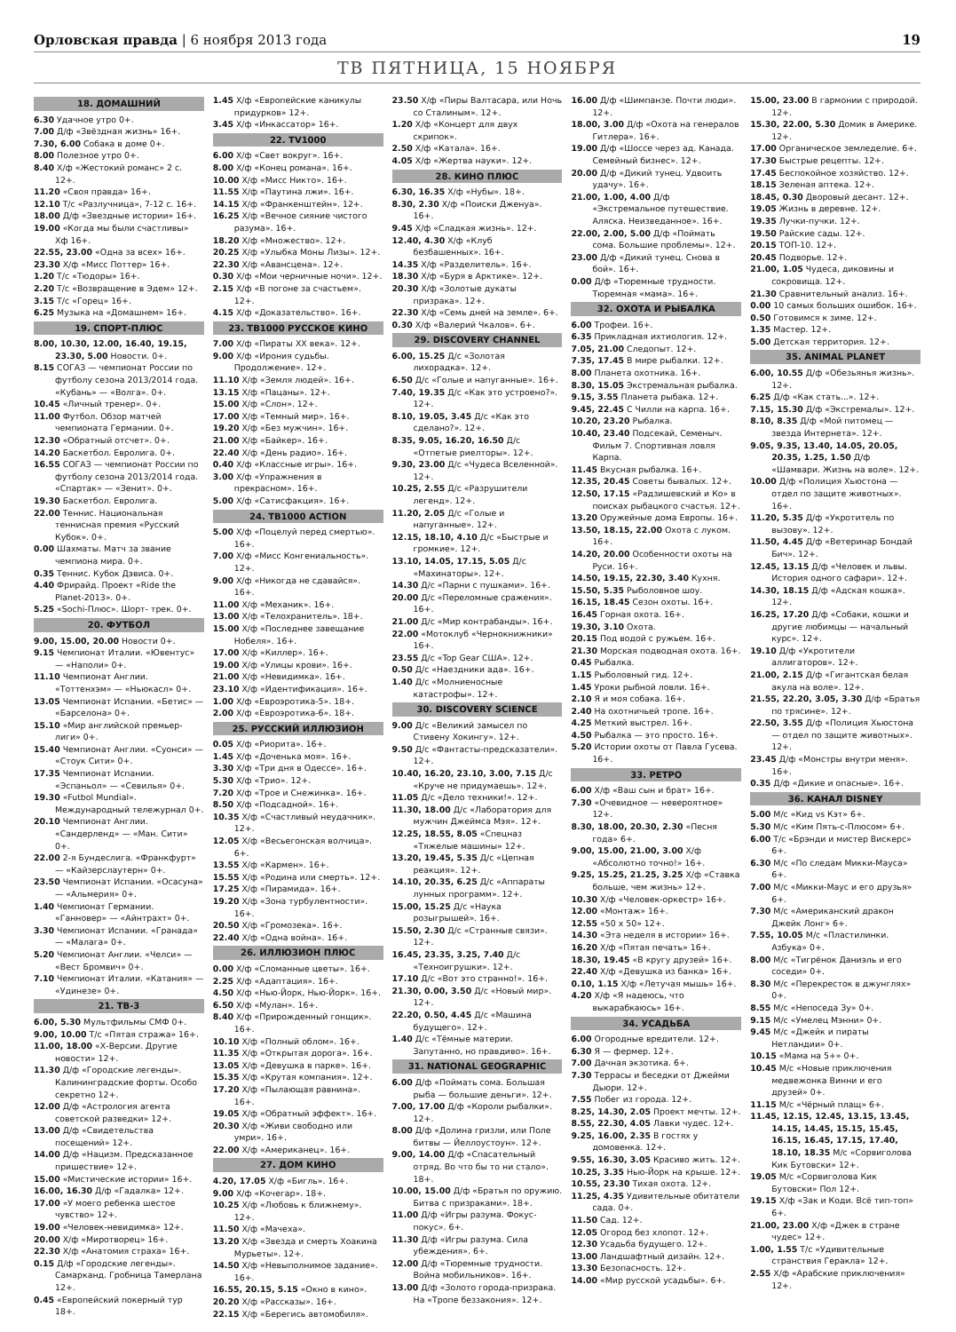Орловская правда | 6 ноября 2013 года 19
ТВ ПЯТНИЦА, 15 НОЯБРЯ
18. ДОМАШНИЙ
6.30 Удачное утро 0+.
7.00 Д/ф «Звёздная жизнь» 16+.
7.30, 6.00 Собака в доме 0+.
8.00 Полезное утро 0+.
8.40 Х/ф «Жестокий романс» 2 с. 12+.
11.20 «Своя правда» 16+.
12.10 Т/с «Разлучница», 7-12 с. 16+.
18.00 Д/ф «Звездные истории» 16+.
19.00 «Когда мы были счастливы» Хф 16+.
22.55, 23.00 «Одна за всех» 16+.
23.30 Х/ф «Мисс Поттер» 16+.
1.20 Т/с «Тюдоры» 16+.
2.20 Т/с «Возвращение в Эдем» 12+.
3.15 Т/с «Горец» 16+.
6.25 Музыка на «Домашнем» 16+.
19. СПОРТ-ПЛЮС
8.00, 10.30, 12.00, 16.40, 19.15, 23.30, 5.00 Новости. 0+.
8.15 СОГАЗ — чемпионат России по футболу сезона 2013/2014 года. «Кубань» — «Волга». 0+.
10.45 «Личный тренер». 0+.
11.00 Футбол. Обзор матчей чемпионата Германии. 0+.
12.30 «Обратный отсчет». 0+.
14.20 Баскетбол. Евролига. 0+.
16.55 СОГАЗ — чемпионат России по футболу сезона 2013/2014 года. «Спартак» — «Зенит». 0+.
19.30 Баскетбол. Евролига.
22.00 Теннис. Национальная теннисная премия «Русский Кубок». 0+.
0.00 Шахматы. Матч за звание чемпиона мира. 0+.
0.35 Теннис. Кубок Дэвиса. 0+.
4.40 Фрирайд. Проект «Ride the Planet-2013». 0+.
5.25 «Sochi-Плюс». Шорт- трек. 0+.
20. ФУТБОЛ
9.00, 15.00, 20.00 Новости 0+.
9.15 Чемпионат Италии. «Ювентус» — «Наполи» 0+.
11.10 Чемпионат Англии. «Тоттенхэм» — «Ньюкасл» 0+.
13.05 Чемпионат Испании. «Бетис» — «Барселона» 0+.
15.10 «Мир английской премьер-лиги» 0+.
15.40 Чемпионат Англии. «Суонси» — «Стоук Сити» 0+.
17.35 Чемпионат Испании. «Эспаньол» — «Севилья» 0+.
19.30 «Futbol Mundial». Международный тележурнал 0+.
20.10 Чемпионат Англии. «Сандерленд» — «Ман. Сити» 0+.
22.00 2-я Бундеслига. «Франкфурт» — «Кайзерслаутерн» 0+.
23.50 Чемпионат Испании. «Осасуна» — «Альмерия» 0+.
1.40 Чемпионат Германии. «Ганновер» — «Айнтрахт» 0+.
3.30 Чемпионат Испании. «Гранада» — «Малага» 0+.
5.20 Чемпионат Англии. «Челси» — «Вест Бромвич» 0+.
7.10 Чемпионат Италии. «Катания» — «Удинезе» 0+.
21. ТВ-3
6.00, 5.30 Мультфильмы СМФ 0+.
9.00, 10.00 Т/с «Пятая стража» 16+.
11.00, 18.00 «Х-Версии. Другие новости» 12+.
11.30 Д/ф «Городские легенды». Калининградские форты. Особо секретно 12+.
12.00 Д/ф «Астрология агента советской разведки» 12+.
13.00 Д/ф «Свидетельства посещений» 12+.
14.00 Д/ф «Нацизм. Предсказанное пришествие» 12+.
15.00 «Мистические истории» 16+.
16.00, 16.30 Д/ф «Гадалка» 12+.
17.00 «У моего ребенка шестое чувство» 12+.
19.00 «Человек-невидимка» 12+.
20.00 Х/ф «Миротворец» 16+.
22.30 Х/ф «Анатомия страха» 16+.
0.15 Д/ф «Городские легенды». Самарканд. Гробница Тамерлана 12+.
0.45 «Европейский покерный тур 18+.
1.45 Х/ф «Европейские каникулы придурков» 12+.
3.45 Х/ф «Инкассатор» 16+.
22. TV1000
6.00 Х/ф «Свет вокруг». 16+.
8.00 Х/ф «Конец романа». 16+.
10.00 Х/ф «Мисс Никто». 16+.
11.55 Х/ф «Паутина лжи». 16+.
14.15 Х/ф «Франкенштейн». 12+.
16.25 Х/ф «Вечное сияние чистого разума». 16+.
18.20 Х/ф «Множество». 12+.
20.25 Х/ф «Улыбка Моны Лизы». 12+.
22.30 Х/ф «Авансцена». 12+.
0.30 Х/ф «Мои черничные ночи». 12+.
2.15 Х/ф «В погоне за счастьем». 12+.
4.15 Х/ф «Доказательство». 16+.
23. ТВ1000 РУССКОЕ КИНО
7.00 Х/ф «Пираты ХХ века». 12+.
9.00 Х/ф «Ирония судьбы. Продолжение». 12+.
11.10 Х/ф «Земля людей». 16+.
13.15 Х/ф «Пацаны». 12+.
15.00 Х/ф «Слон». 12+.
17.00 Х/ф «Темный мир». 16+.
19.20 Х/ф «Без мужчин». 16+.
21.00 Х/ф «Байкер». 16+.
22.40 Х/ф «День радио». 16+.
0.40 Х/ф «Классные игры». 16+.
3.00 Х/ф «Упражнения в прекрасном». 16+.
5.00 Х/ф «Сатисфакция». 16+.
24. ТВ1000 ACTION
5.00 Х/ф «Поцелуй перед смертью». 16+.
7.00 Х/ф «Мисс Конгениальность». 12+.
9.00 Х/ф «Никогда не сдавайся». 16+.
11.00 Х/ф «Механик». 16+.
13.00 Х/ф «Телохранитель». 18+.
15.00 Х/ф «Последнее завещание Нобеля». 16+.
17.00 Х/ф «Киллер». 16+.
19.00 Х/ф «Улицы крови». 16+.
21.00 Х/ф «Невидимка». 16+.
23.10 Х/ф «Идентификация». 16+.
1.00 Х/ф «Евроэротика-5». 18+.
2.00 Х/ф «Евроэротика-6». 18+.
25. РУССКИЙ ИЛЛЮЗИОН
0.05 Х/ф «Риорита». 16+.
1.45 Х/ф «Доченька моя». 16+.
3.30 Х/ф «Три дня в Одессе». 16+.
5.30 Х/ф «Трио». 12+.
7.20 Х/ф «Трое и Снежинка». 16+.
8.50 Х/ф «Подсадной». 16+.
10.35 Х/ф «Счастливый неудачник». 12+.
12.05 Х/ф «Весьегонская волчица». 6+.
13.55 Х/ф «Кармен». 16+.
15.55 Х/ф «Родина или смерть». 12+.
17.25 Х/ф «Пирамида». 16+.
19.20 Х/ф «Зона турбулентности». 16+.
20.50 Х/ф «Громозека». 16+.
22.40 Х/ф «Одна война». 16+.
26. ИЛЛЮЗИОН ПЛЮС
0.00 Х/ф «Сломанные цветы». 16+.
2.25 Х/ф «Адаптация». 16+.
4.50 Х/ф «Нью-Йорк, Нью-Йорк». 16+.
6.50 Х/ф «Мулан». 16+.
8.40 Х/ф «Прирожденный гонщик». 16+.
10.10 Х/ф «Полный облом». 16+.
11.35 Х/ф «Открытая дорога». 16+.
13.05 Х/ф «Девушка в парке». 16+.
15.35 Х/ф «Крутая компания». 12+.
17.20 Х/ф «Пылающая равнина». 16+.
19.05 Х/ф «Обратный эффект». 16+.
20.30 Х/ф «Живи свободно или умри». 16+.
22.00 Х/ф «Американец». 16+.
27. ДОМ КИНО
4.20, 17.05 Х/ф «Бигль». 16+.
9.00 Х/ф «Кочегар». 18+.
10.25 Х/ф «Любовь к ближнему». 12+.
11.50 Х/ф «Мачеха».
13.20 Х/ф «Звезда и смерть Хоакина Мурьеты». 12+.
14.50 Х/ф «Невыполнимое задание». 16+.
16.55, 20.15, 5.15 «Окно в кино».
20.20 Х/ф «Рассказы». 16+.
22.15 Х/ф «Берегись автомобиля».
23.50 Х/ф «Пиры Валтасара, или Ночь со Сталиным». 12+.
1.20 Х/ф «Концерт для двух скрипок».
2.50 Х/ф «Катала». 16+.
4.05 Х/ф «Жертва науки». 12+.
28. КИНО ПЛЮС
6.30, 16.35 Х/ф «Нубы». 18+.
8.30, 2.30 Х/ф «Поиски Дженуа». 16+.
9.45 Х/ф «Сладкая жизнь». 12+.
12.40, 4.30 Х/ф «Клуб безбашенных». 16+.
14.35 Х/ф «Разделитель». 16+.
18.30 Х/ф «Буря в Арктике». 12+.
20.30 Х/ф «Золотые дукаты призрака». 12+.
22.30 Х/ф «Семь дней на земле». 6+.
0.30 Х/ф «Валерий Чкалов». 6+.
29. DISCOVERY CHANNEL
6.00, 15.25 Д/с «Золотая лихорадка». 12+.
6.50 Д/с «Голые и напуганные». 16+.
7.40, 19.35 Д/с «Как это устроено?». 12+.
8.10, 19.05, 3.45 Д/с «Как это сделано?». 12+.
8.35, 9.05, 16.20, 16.50 Д/с «Отпетые риелторы». 12+.
9.30, 23.00 Д/с «Чудеса Вселенной». 12+.
10.25, 2.55 Д/с «Разрушители легенд». 12+.
11.20, 2.05 Д/с «Голые и напуганные». 12+.
12.15, 18.10, 4.10 Д/с «Быстрые и громкие». 12+.
13.10, 14.05, 17.15, 5.05 Д/с «Махинаторы». 12+.
14.30 Д/с «Парни с пушками». 16+.
20.00 Д/с «Переломные сражения». 16+.
21.00 Д/с «Мир контрабанды». 16+.
22.00 «Мотоклуб «Чернокнижники» 16+.
23.55 Д/с «Top Gear США». 12+.
0.50 Д/с «Наездники ада». 16+.
1.40 Д/с «Молниеносные катастрофы». 12+.
30. DISCOVERY SCIENCE
9.00 Д/с «Великий замысел по Стивену Хокингу». 12+.
9.50 Д/с «Фантасты-предсказатели». 12+.
10.40, 16.20, 23.10, 3.00, 7.15 Д/с «Круче не придумаешь». 12+.
11.05 Д/с «Дело техники!». 12+.
11.30, 18.00 Д/с «Лаборатория для мужчин Джеймса Мэя». 12+.
12.25, 18.55, 8.05 «Спецназ «Тяжелые машины» 12+.
13.20, 19.45, 5.35 Д/с «Цепная реакция». 12+.
14.10, 20.35, 6.25 Д/с «Аппараты лунных программ». 12+.
15.00, 15.25 Д/с «Наука розыгрышей». 16+.
15.50, 2.30 Д/с «Странные связи». 12+.
16.45, 23.35, 3.25, 7.40 Д/с «Техноигрушки». 12+.
17.10 Д/с «Вот это странно!». 16+.
21.30, 0.00, 3.50 Д/с «Новый мир». 12+.
22.20, 0.50, 4.45 Д/с «Машина будущего». 12+.
1.40 Д/с «Тёмные материи. Запутанно, но правдиво». 16+.
31. NATIONAL GEOGRAPHIC
6.00 Д/ф «Поймать сома. Большая рыба — большие деньги». 12+.
7.00, 17.00 Д/ф «Короли рыбалки». 12+.
8.00 Д/ф «Долина гризли, или Поле битвы — Йеллоустоун». 12+.
9.00, 14.00 Д/ф «Спасательный отряд. Во что бы то ни стало». 18+.
10.00, 15.00 Д/ф «Братья по оружию. Битва с призраками». 18+.
11.00 Д/ф «Игры разума. Фокус-покус». 6+.
11.30 Д/ф «Игры разума. Сила убеждения». 6+.
12.00 Д/ф «Тюремные трудности. Война мобильников». 16+.
13.00 Д/ф «Золото города-призрака. На «Тропе беззакония». 12+.
16.00 Д/ф «Шимпанзе. Почти люди». 12+.
18.00, 3.00 Д/ф «Охота на генералов Гитлера». 16+.
19.00 Д/ф «Шоссе через ад. Канада. Семейный бизнес». 12+.
20.00 Д/ф «Дикий тунец. Удвоить удачу». 16+.
21.00, 1.00, 4.00 Д/ф «Экстремальное путешествие. Аляска. Неизведанное». 16+.
22.00, 2.00, 5.00 Д/ф «Поймать сома. Большие проблемы». 12+.
23.00 Д/ф «Дикий тунец. Снова в бой». 16+.
0.00 Д/ф «Тюремные трудности. Тюремная «мама». 16+.
32. ОХОТА И РЫБАЛКА
6.00 Трофеи. 16+.
6.35 Прикладная ихтиология. 12+.
7.05, 21.00 Следопыт. 12+.
7.35, 17.45 В мире рыбалки. 12+.
8.00 Планета охотника. 16+.
8.30, 15.05 Экстремальная рыбалка.
9.15, 3.55 Планета рыбака. 12+.
9.45, 22.45 С Чилли на карпа. 16+.
10.20, 23.20 Рыбалка.
10.40, 23.40 Подсекай, Семеныч. Фильм 7. Спортивная ловля Карпа.
11.45 Вкусная рыбалка. 16+.
12.35, 20.45 Советы бывалых. 12+.
12.50, 17.15 «Радзишевский и Ко» в поисках рыбацкого счастья. 12+.
13.20 Оружейные дома Европы. 16+.
13.50, 18.15, 22.00 Охота с луком. 16+.
14.20, 20.00 Особенности охоты на Руси. 16+.
14.50, 19.15, 22.30, 3.40 Кухня.
15.50, 5.35 Рыболовное шоу.
16.15, 18.45 Сезон охоты. 16+.
16.45 Горная охота. 16+.
19.30, 3.10 Охота.
20.15 Под водой с ружьем. 16+.
21.30 Морская подводная охота. 16+.
0.45 Рыбалка.
1.15 Рыболовный гид. 12+.
1.45 Уроки рыбной ловли. 16+.
2.10 Я и моя собака. 16+.
2.40 На охотничьей тропе. 16+.
4.25 Меткий выстрел. 16+.
4.50 Рыбалка — это просто. 16+.
5.20 Истории охоты от Павла Гусева. 16+.
33. РЕТРО
6.00 Х/ф «Ваш сын и брат» 16+.
7.30 «Очевидное — невероятное» 12+.
8.30, 18.00, 20.30, 2.30 «Песня года» 6+.
9.00, 15.00, 21.00, 3.00 Х/ф «Абсолютно точно!» 16+.
9.25, 15.25, 21.25, 3.25 Х/ф «Ставка больше, чем жизнь» 12+.
10.30 Х/ф «Человек-оркестр» 16+.
12.00 «Монтаж» 16+.
12.55 «50 х 50» 12+.
14.30 «Эта неделя в истории» 16+.
16.20 Х/ф «Пятая печать» 16+.
18.30, 19.45 «В кругу друзей» 16+.
22.40 Х/ф «Девушка из банка» 16+.
0.10, 1.15 Х/ф «Летучая мышь» 16+.
4.20 Х/ф «Я надеюсь, что выкарабкаюсь» 16+.
34. УСАДЬБА
6.00 Огородные вредители. 12+.
6.30 Я — фермер. 12+.
7.00 Дачная экзотика. 6+.
7.30 Террасы и беседки от Джейми Дьюри. 12+.
7.55 Побег из города. 12+.
8.25, 14.30, 2.05 Проект мечты. 12+.
8.55, 22.30, 4.05 Лавки чудес. 12+.
9.25, 16.00, 2.35 В гостях у домовенка. 12+.
9.55, 16.30, 3.05 Красиво жить. 12+.
10.25, 3.35 Нью-Йорк на крыше. 12+.
10.55, 23.30 Тихая охота. 12+.
11.25, 4.35 Удивительные обитатели сада. 0+.
11.50 Сад. 12+.
12.05 Огород без хлопот. 12+.
12.30 Усадьба будущего. 12+.
13.00 Ландшафтный дизайн. 12+.
13.30 Безопасность. 12+.
14.00 «Мир русской усадьбы». 6+.
15.00, 23.00 В гармонии с природой. 12+.
15.30, 22.00, 5.30 Домик в Америке. 12+.
17.00 Органическое земледелие. 6+.
17.30 Быстрые рецепты. 12+.
17.45 Беспокойное хозяйство. 12+.
18.15 Зеленая аптека. 12+.
18.45, 0.30 Дворовый десант. 12+.
19.05 Жизнь в деревне. 12+.
19.35 Лучки-пучки. 12+.
19.50 Райские сады. 12+.
20.15 ТОП-10. 12+.
20.45 Подворье. 12+.
21.00, 1.05 Чудеса, диковины и сокровища. 12+.
21.30 Сравнительный анализ. 16+.
0.00 10 самых больших ошибок. 16+.
0.50 Готовимся к зиме. 12+.
1.35 Мастер. 12+.
5.00 Детская территория. 12+.
35. ANIMAL PLANET
6.00, 10.55 Д/ф «Обезьянья жизнь». 12+.
6.25 Д/ф «Как стать...». 12+.
7.15, 15.30 Д/ф «Экстремалы». 12+.
8.10, 8.35 Д/ф «Мой питомец — звезда Интернета». 12+.
9.05, 9.35, 13.40, 14.05, 20.05, 20.35, 1.25, 1.50 Д/ф «Шамвари. Жизнь на воле». 12+.
10.00 Д/ф «Полиция Хьюстона — отдел по защите животных». 16+.
11.20, 5.35 Д/ф «Укротитель по вызову». 12+.
11.50, 4.45 Д/ф «Ветеринар Бондай Бич». 12+.
12.45, 13.15 Д/ф «Человек и львы. История одного сафари». 12+.
14.30, 18.15 Д/ф «Адская кошка». 12+.
16.25, 17.20 Д/ф «Собаки, кошки и другие любимцы — начальный курс». 12+.
19.10 Д/ф «Укротители аллигаторов». 12+.
21.00, 2.15 Д/ф «Гигантская белая акула на воле». 12+.
21.55, 22.20, 3.05, 3.30 Д/ф «Братья по трясине». 12+.
22.50, 3.55 Д/ф «Полиция Хьюстона — отдел по защите животных». 12+.
23.45 Д/ф «Монстры внутри меня». 16+.
0.35 Д/ф «Дикие и опасные». 16+.
36. КАНАЛ DISNEY
5.00 М/с «Кид vs Кэт» 6+.
5.30 М/с «Ким Пять-с-Плюсом» 6+.
6.00 Т/с «Брэнди и мистер Вискерс» 6+.
6.30 М/с «По следам Микки-Мауса» 6+.
7.00 М/с «Микки-Маус и его друзья» 6+.
7.30 М/с «Американский дракон Джейк Лонг» 6+.
7.55, 10.05 М/с «Пластилинки. Азбука» 0+.
8.00 М/с «Тигрёнок Даниэль и его соседи» 0+.
8.30 М/с «Перекресток в джунглях» 0+.
8.55 М/с «Непоседа Зу» 0+.
9.15 М/с «Умелец Мэнни» 0+.
9.45 М/с «Джейк и пираты Нетландии» 0+.
10.15 «Мама на 5+» 0+.
10.45 М/с «Новые приключения медвежонка Винни и его друзей» 0+.
11.15 М/с «Чёрный плащ» 6+.
11.45, 12.15, 12.45, 13.15, 13.45, 14.15, 14.45, 15.15, 15.45, 16.15, 16.45, 17.15, 17.40, 18.10, 18.35 М/с «Сорвиголова Кик Бутовски» 12+.
19.05 М/с «Сорвиголова Кик Бутовски» Пол 12+.
19.15 Х/ф «Зак и Коди. Всё тип-топ» 6+.
21.00, 23.00 Х/ф «Джек в стране чудес» 12+.
1.00, 1.55 Т/с «Удивительные странствия Геракла» 12+.
2.55 Х/ф «Арабские приключения» 12+.